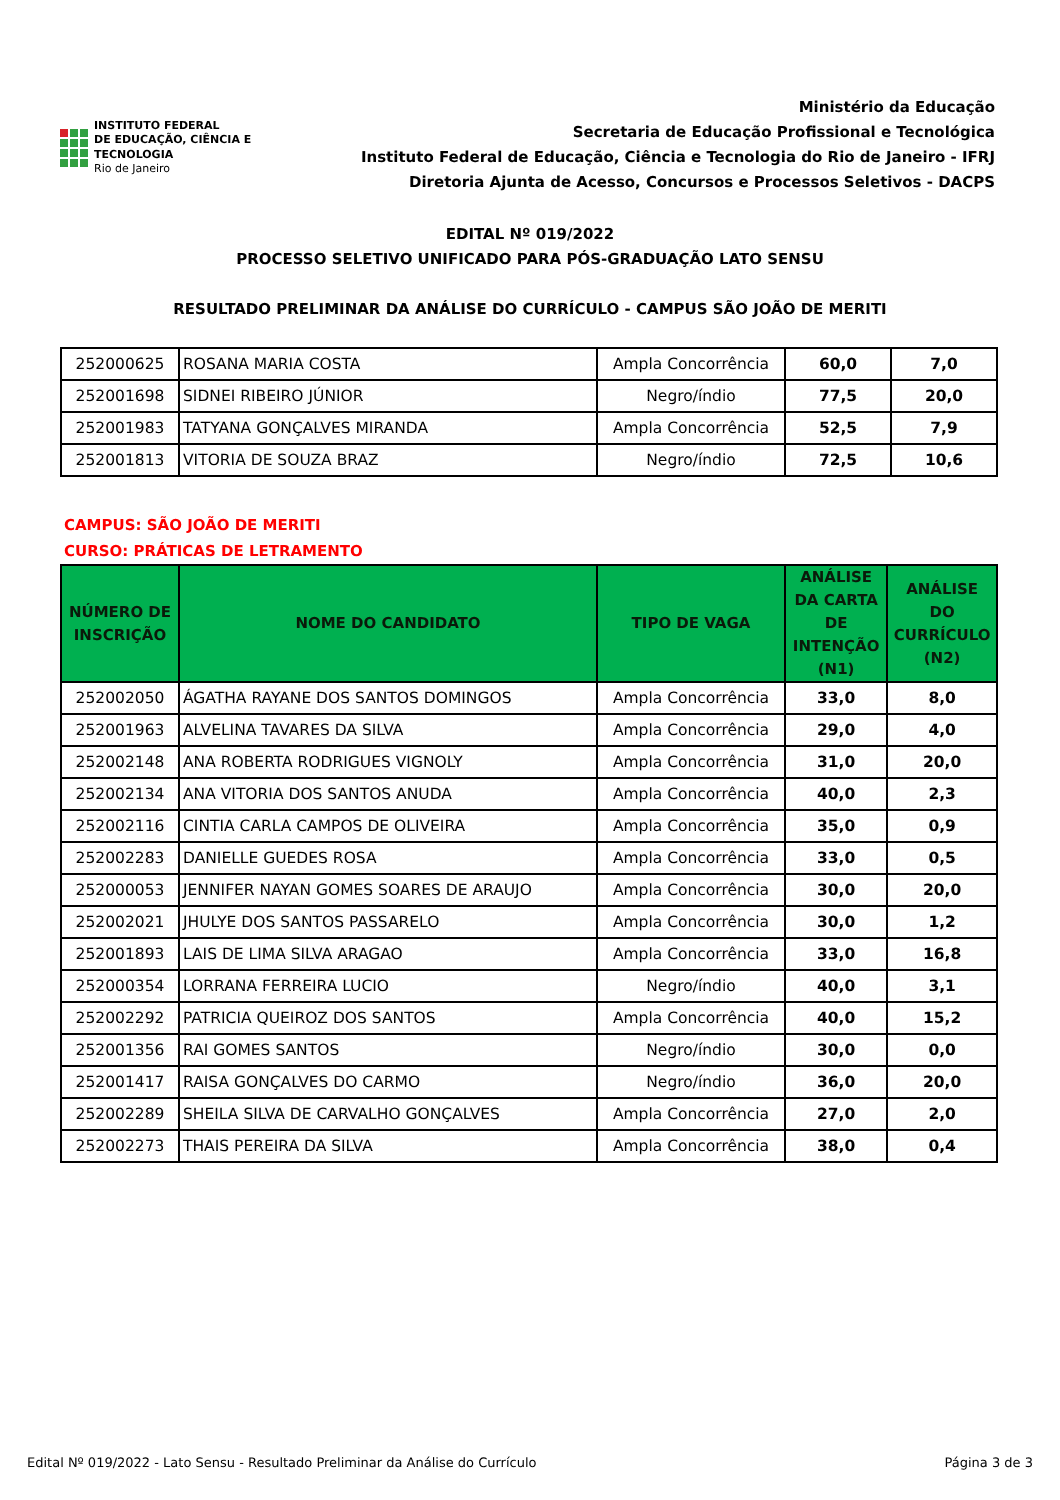INSTITUTO FEDERAL
DE EDUCAÇÃO, CIÊNCIA E TECNOLOGIA
Rio de Janeiro
Ministério da Educação
Secretaria de Educação Profissional e Tecnológica
Instituto Federal de Educação, Ciência e Tecnologia do Rio de Janeiro - IFRJ
Diretoria Ajunta de Acesso, Concursos e Processos Seletivos - DACPS
EDITAL Nº 019/2022
PROCESSO SELETIVO UNIFICADO PARA PÓS-GRADUAÇÃO LATO SENSU
RESULTADO PRELIMINAR DA ANÁLISE DO CURRÍCULO - CAMPUS SÃO JOÃO DE MERITI
| 252000625 | ROSANA MARIA COSTA | Ampla Concorrência | 60,0 | 7,0 |
| 252001698 | SIDNEI RIBEIRO JÚNIOR | Negro/índio | 77,5 | 20,0 |
| 252001983 | TATYANA GONÇALVES MIRANDA | Ampla Concorrência | 52,5 | 7,9 |
| 252001813 | VITORIA DE SOUZA BRAZ | Negro/índio | 72,5 | 10,6 |
CAMPUS: SÃO JOÃO DE MERITI
CURSO: PRÁTICAS DE LETRAMENTO
| NÚMERO DE INSCRIÇÃO | NOME DO CANDIDATO | TIPO DE VAGA | ANÁLISE DA CARTA DE INTENÇÃO (N1) | ANÁLISE DO CURRÍCULO (N2) |
| --- | --- | --- | --- | --- |
| 252002050 | ÁGATHA RAYANE DOS SANTOS DOMINGOS | Ampla Concorrência | 33,0 | 8,0 |
| 252001963 | ALVELINA TAVARES DA SILVA | Ampla Concorrência | 29,0 | 4,0 |
| 252002148 | ANA ROBERTA RODRIGUES VIGNOLY | Ampla Concorrência | 31,0 | 20,0 |
| 252002134 | ANA VITORIA DOS SANTOS ANUDA | Ampla Concorrência | 40,0 | 2,3 |
| 252002116 | CINTIA CARLA CAMPOS DE OLIVEIRA | Ampla Concorrência | 35,0 | 0,9 |
| 252002283 | DANIELLE GUEDES ROSA | Ampla Concorrência | 33,0 | 0,5 |
| 252000053 | JENNIFER NAYAN GOMES SOARES DE ARAUJO | Ampla Concorrência | 30,0 | 20,0 |
| 252002021 | JHULYE DOS SANTOS PASSARELO | Ampla Concorrência | 30,0 | 1,2 |
| 252001893 | LAIS DE LIMA SILVA ARAGAO | Ampla Concorrência | 33,0 | 16,8 |
| 252000354 | LORRANA FERREIRA LUCIO | Negro/índio | 40,0 | 3,1 |
| 252002292 | PATRICIA QUEIROZ DOS SANTOS | Ampla Concorrência | 40,0 | 15,2 |
| 252001356 | RAI GOMES SANTOS | Negro/índio | 30,0 | 0,0 |
| 252001417 | RAISA GONÇALVES DO CARMO | Negro/índio | 36,0 | 20,0 |
| 252002289 | SHEILA SILVA DE CARVALHO GONÇALVES | Ampla Concorrência | 27,0 | 2,0 |
| 252002273 | THAIS PEREIRA DA SILVA | Ampla Concorrência | 38,0 | 0,4 |
Edital Nº 019/2022 - Lato Sensu - Resultado Preliminar da Análise do Currículo Página 3 de 3